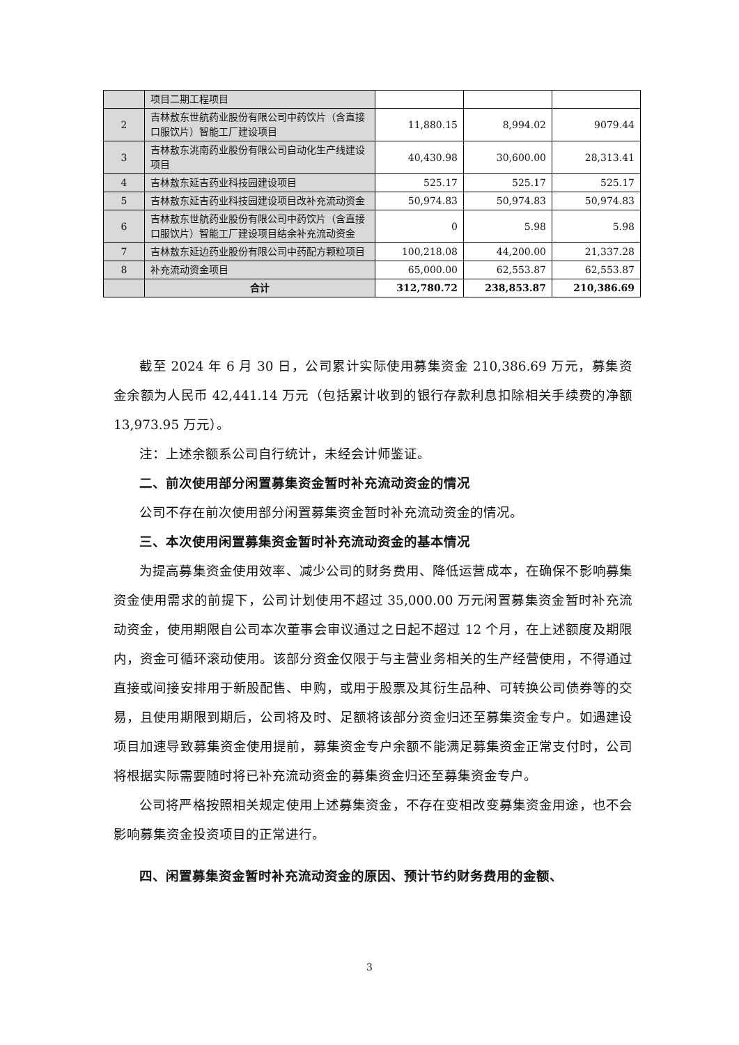| | 项目二期工程项目 | | | |
| 2 | 吉林敖东世航药业股份有限公司中药饮片（含直接口服饮片）智能工厂建设项目 | 11,880.15 | 8,994.02 | 9079.44 |
| 3 | 吉林敖东洮南药业股份有限公司自动化生产线建设项目 | 40,430.98 | 30,600.00 | 28,313.41 |
| 4 | 吉林敖东延吉药业科技园建设项目 | 525.17 | 525.17 | 525.17 |
| 5 | 吉林敖东延吉药业科技园建设项目改补充流动资金 | 50,974.83 | 50,974.83 | 50,974.83 |
| 6 | 吉林敖东世航药业股份有限公司中药饮片（含直接口服饮片）智能工厂建设项目结余补充流动资金 | 0 | 5.98 | 5.98 |
| 7 | 吉林敖东延边药业股份有限公司中药配方颗粒项目 | 100,218.08 | 44,200.00 | 21,337.28 |
| 8 | 补充流动资金项目 | 65,000.00 | 62,553.87 | 62,553.87 |
| | 合计 | 312,780.72 | 238,853.87 | 210,386.69 |
截至 2024 年 6 月 30 日，公司累计实际使用募集资金 210,386.69 万元，募集资金余额为人民币 42,441.14 万元（包括累计收到的银行存款利息扣除相关手续费的净额 13,973.95 万元）。
注：上述余额系公司自行统计，未经会计师鉴证。
二、前次使用部分闲置募集资金暂时补充流动资金的情况
公司不存在前次使用部分闲置募集资金暂时补充流动资金的情况。
三、本次使用闲置募集资金暂时补充流动资金的基本情况
为提高募集资金使用效率、减少公司的财务费用、降低运营成本，在确保不影响募集资金使用需求的前提下，公司计划使用不超过 35,000.00 万元闲置募集资金暂时补充流动资金，使用期限自公司本次董事会审议通过之日起不超过 12 个月，在上述额度及期限内，资金可循环滚动使用。该部分资金仅限于与主营业务相关的生产经营使用，不得通过直接或间接安排用于新股配售、申购，或用于股票及其衍生品种、可转换公司债券等的交易，且使用期限到期后，公司将及时、足额将该部分资金归还至募集资金专户。如遇建设项目加速导致募集资金使用提前，募集资金专户余额不能满足募集资金正常支付时，公司将根据实际需要随时将已补充流动资金的募集资金归还至募集资金专户。
公司将严格按照相关规定使用上述募集资金，不存在变相改变募集资金用途，也不会影响募集资金投资项目的正常进行。
四、闲置募集资金暂时补充流动资金的原因、预计节约财务费用的金额、
3